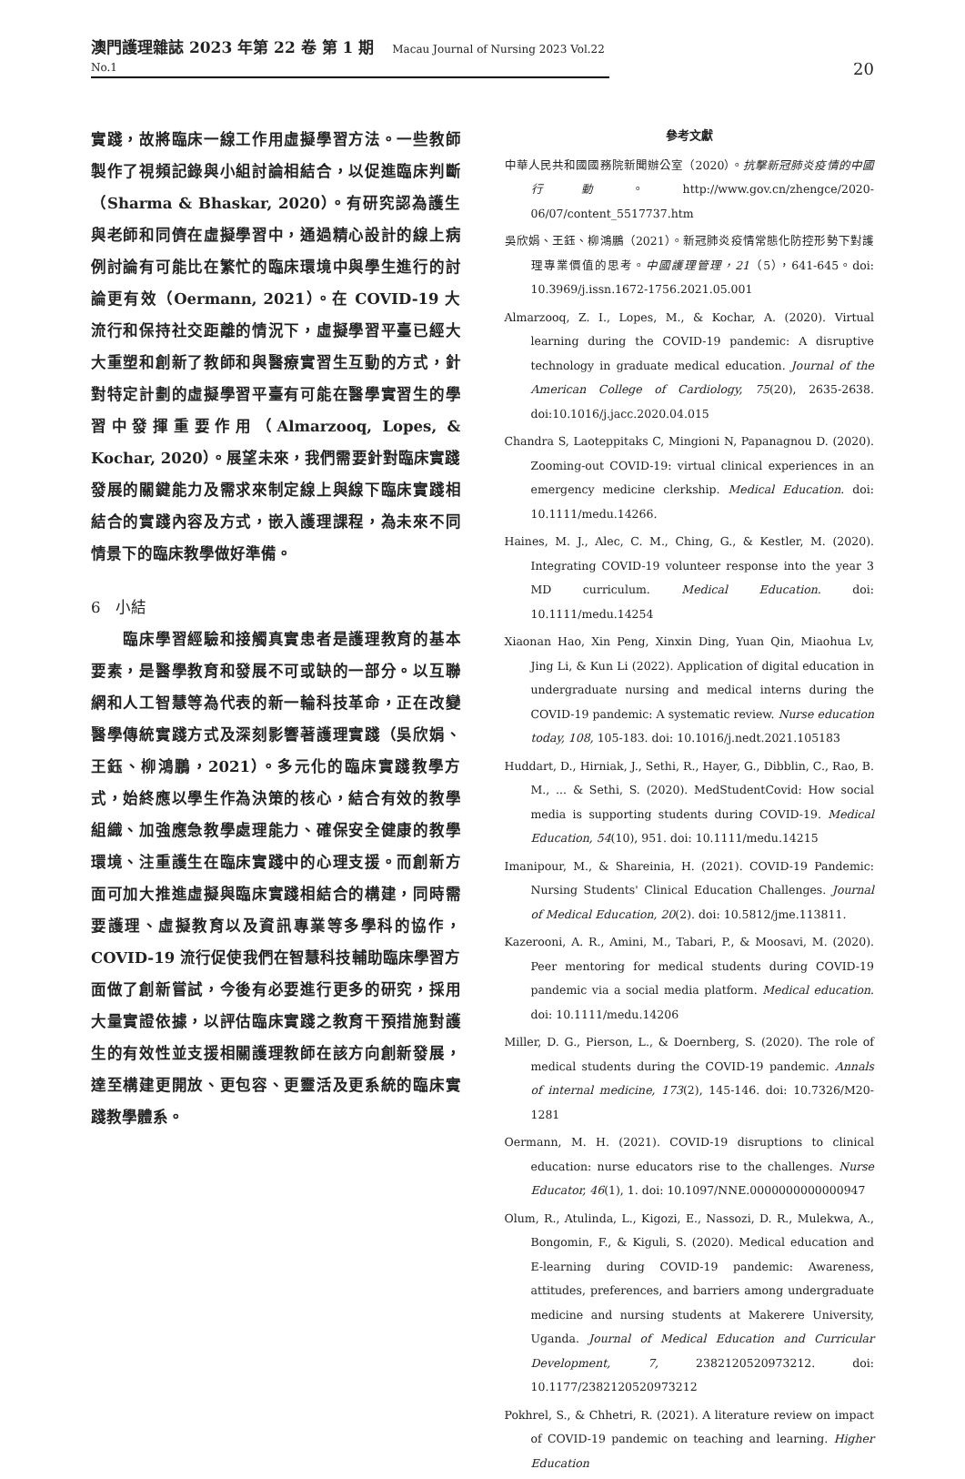澳門護理雜誌 2023 年第 22 卷 第 1 期 Macau Journal of Nursing 2023 Vol.22 No.1
20
實踐，故將臨床一線工作用虛擬學習方法。一些教師製作了視頻記錄與小組討論相結合，以促進臨床判斷（Sharma & Bhaskar, 2020）。有研究認為護生與老師和同儕在虛擬學習中，通過精心設計的線上病例討論有可能比在繁忙的臨床環境中與學生進行的討論更有效（Oermann, 2021）。在 COVID-19 大流行和保持社交距離的情況下，虛擬學習平臺已經大大重塑和創新了教師和與醫療實習生互動的方式，針對特定計劃的虛擬學習平臺有可能在醫學實習生的學習中發揮重要作用（Almarzooq, Lopes, & Kochar, 2020）。展望未來，我們需要針對臨床實踐發展的關鍵能力及需求來制定線上與線下臨床實踐相結合的實踐內容及方式，嵌入護理課程，為未來不同情景下的臨床教學做好準備。
6　小結
　　臨床學習經驗和接觸真實患者是護理教育的基本要素，是醫學教育和發展不可或缺的一部分。以互聯網和人工智慧等為代表的新一輪科技革命，正在改變醫學傳統實踐方式及深刻影響著護理實踐（吳欣娟、王鈺、柳鴻鵬，2021）。多元化的臨床實踐教學方式，始終應以學生作為決策的核心，結合有效的教學組織、加強應急教學處理能力、確保安全健康的教學環境、注重護生在臨床實踐中的心理支援。而創新方面可加大推進虛擬與臨床實踐相結合的構建，同時需要護理、虛擬教育以及資訊專業等多學科的協作，COVID-19 流行促使我們在智慧科技輔助臨床學習方面做了創新嘗試，今後有必要進行更多的研究，採用大量實證依據，以評估臨床實踐之教育干預措施對護生的有效性並支援相關護理教師在該方向創新發展，達至構建更開放、更包容、更靈活及更系統的臨床實踐教學體系。
參考文獻
中華人民共和國國務院新聞辦公室（2020）。抗擊新冠肺炎疫情的中國行動。http://www.gov.cn/zhengce/2020-06/07/content_5517737.htm
吳欣娟、王鈺、柳鴻鵬（2021）。新冠肺炎疫情常態化防控形勢下對護理專業價值的思考。中國護理管理，21（5），641-645。doi: 10.3969/j.issn.1672-1756.2021.05.001
Almarzooq, Z. I., Lopes, M., & Kochar, A. (2020). Virtual learning during the COVID-19 pandemic: A disruptive technology in graduate medical education. Journal of the American College of Cardiology, 75(20), 2635-2638. doi:10.1016/j.jacc.2020.04.015
Chandra S, Laoteppitaks C, Mingioni N, Papanagnou D. (2020). Zooming-out COVID-19: virtual clinical experiences in an emergency medicine clerkship. Medical Education. doi: 10.1111/medu.14266.
Haines, M. J., Alec, C. M., Ching, G., & Kestler, M. (2020). Integrating COVID-19 volunteer response into the year 3 MD curriculum. Medical Education. doi: 10.1111/medu.14254
Xiaonan Hao, Xin Peng, Xinxin Ding, Yuan Qin, Miaohua Lv, Jing Li, & Kun Li (2022). Application of digital education in undergraduate nursing and medical interns during the COVID-19 pandemic: A systematic review. Nurse education today, 108, 105-183. doi: 10.1016/j.nedt.2021.105183
Huddart, D., Hirniak, J., Sethi, R., Hayer, G., Dibblin, C., Rao, B. M., ... & Sethi, S. (2020). MedStudentCovid: How social media is supporting students during COVID-19. Medical Education, 54(10), 951. doi: 10.1111/medu.14215
Imanipour, M., & Shareinia, H. (2021). COVID-19 Pandemic: Nursing Students' Clinical Education Challenges. Journal of Medical Education, 20(2). doi: 10.5812/jme.113811.
Kazerooni, A. R., Amini, M., Tabari, P., & Moosavi, M. (2020). Peer mentoring for medical students during COVID-19 pandemic via a social media platform. Medical education. doi: 10.1111/medu.14206
Miller, D. G., Pierson, L., & Doernberg, S. (2020). The role of medical students during the COVID-19 pandemic. Annals of internal medicine, 173(2), 145-146. doi: 10.7326/M20-1281
Oermann, M. H. (2021). COVID-19 disruptions to clinical education: nurse educators rise to the challenges. Nurse Educator, 46(1), 1. doi: 10.1097/NNE.0000000000000947
Olum, R., Atulinda, L., Kigozi, E., Nassozi, D. R., Mulekwa, A., Bongomin, F., & Kiguli, S. (2020). Medical education and E-learning during COVID-19 pandemic: Awareness, attitudes, preferences, and barriers among undergraduate medicine and nursing students at Makerere University, Uganda. Journal of Medical Education and Curricular Development, 7, 2382120520973212. doi: 10.1177/2382120520973212
Pokhrel, S., & Chhetri, R. (2021). A literature review on impact of COVID-19 pandemic on teaching and learning. Higher Education